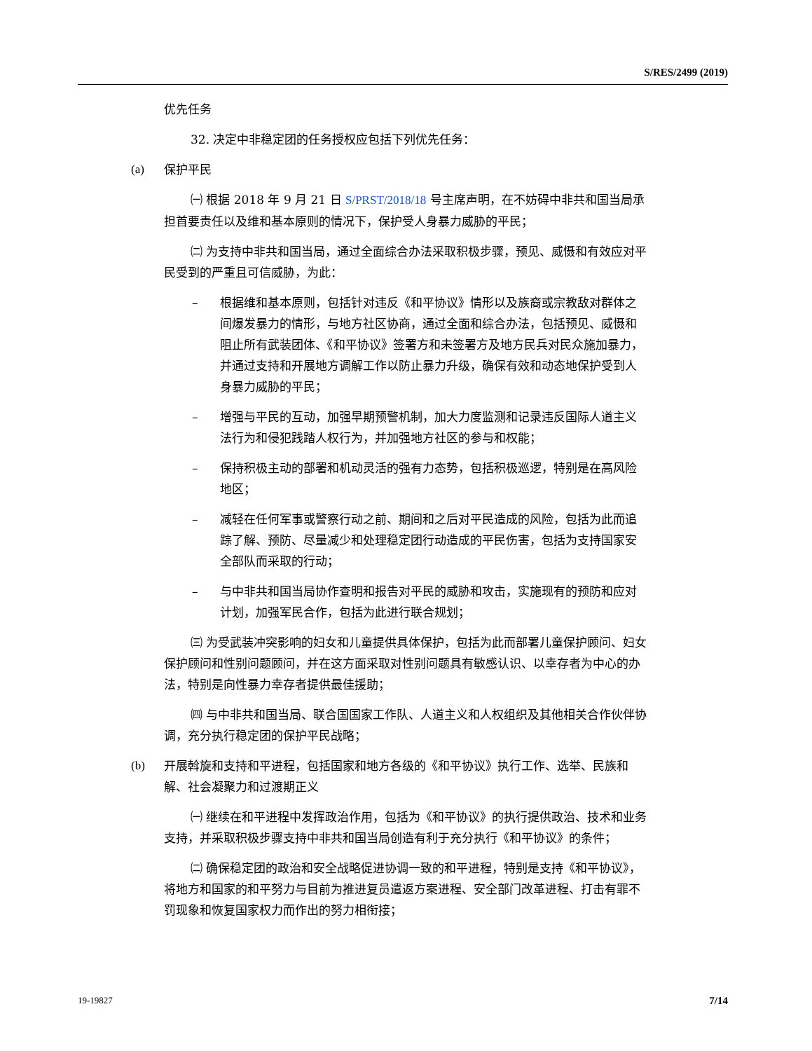S/RES/2499 (2019)
优先任务
32. 决定中非稳定团的任务授权应包括下列优先任务：
(a) 保护平民
㈠ 根据 2018 年 9 月 21 日 S/PRST/2018/18 号主席声明，在不妨碍中非共和国当局承担首要责任以及维和基本原则的情况下，保护受人身暴力威胁的平民；
㈡ 为支持中非共和国当局，通过全面综合办法采取积极步骤，预见、威慑和有效应对平民受到的严重且可信威胁，为此：
– 根据维和基本原则，包括针对违反《和平协议》情形以及族裔或宗教敌对群体之间爆发暴力的情形，与地方社区协商，通过全面和综合办法，包括预见、威慑和阻止所有武装团体、《和平协议》签署方和未签署方及地方民兵对民众施加暴力，并通过支持和开展地方调解工作以防止暴力升级，确保有效和动态地保护受到人身暴力威胁的平民；
– 增强与平民的互动，加强早期预警机制，加大力度监测和记录违反国际人道主义法行为和侵犯践踏人权行为，并加强地方社区的参与和权能；
– 保持积极主动的部署和机动灵活的强有力态势，包括积极巡逻，特别是在高风险地区；
– 减轻在任何军事或警察行动之前、期间和之后对平民造成的风险，包括为此而追踪了解、预防、尽量减少和处理稳定团行动造成的平民伤害，包括为支持国家安全部队而采取的行动；
– 与中非共和国当局协作查明和报告对平民的威胁和攻击，实施现有的预防和应对计划，加强军民合作，包括为此进行联合规划；
㈢ 为受武装冲突影响的妇女和儿童提供具体保护，包括为此而部署儿童保护顾问、妇女保护顾问和性别问题顾问，并在这方面采取对性别问题具有敏感认识、以幸存者为中心的办法，特别是向性暴力幸存者提供最佳援助；
㈣ 与中非共和国当局、联合国国家工作队、人道主义和人权组织及其他相关合作伙伴协调，充分执行稳定团的保护平民战略；
(b) 开展斡旋和支持和平进程，包括国家和地方各级的《和平协议》执行工作、选举、民族和解、社会凝聚力和过渡期正义
㈠ 继续在和平进程中发挥政治作用，包括为《和平协议》的执行提供政治、技术和业务支持，并采取积极步骤支持中非共和国当局创造有利于充分执行《和平协议》的条件；
㈡ 确保稳定团的政治和安全战略促进协调一致的和平进程，特别是支持《和平协议》，将地方和国家的和平努力与目前为推进复员遣返方案进程、安全部门改革进程、打击有罪不罚现象和恢复国家权力而作出的努力相衔接；
19-19827 7/14